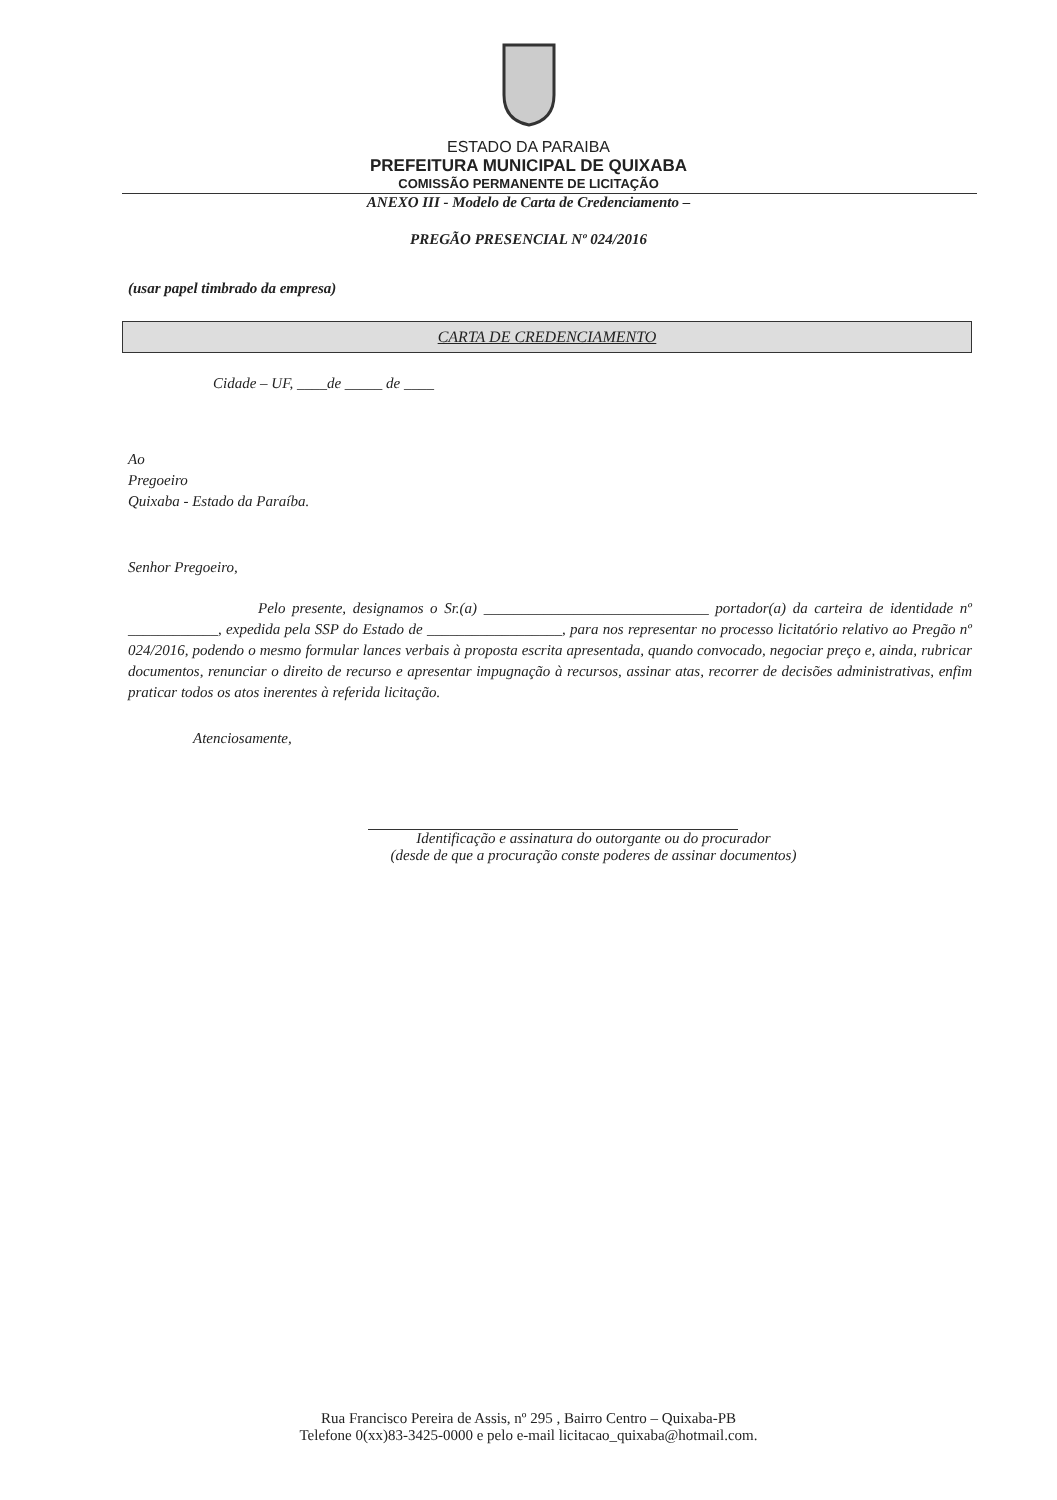ESTADO DA PARAIBA
PREFEITURA MUNICIPAL DE QUIXABA
COMISSÃO PERMANENTE DE LICITAÇÃO
ANEXO III - Modelo de Carta de Credenciamento –
PREGÃO PRESENCIAL Nº 024/2016
(usar papel timbrado da empresa)
CARTA DE CREDENCIAMENTO
Cidade – UF, ____de _____ de ____
Ao
Pregoeiro
Quixaba - Estado da Paraíba.
Senhor Pregoeiro,
Pelo presente, designamos o Sr.(a) ______________________________ portador(a) da carteira de identidade nº ____________, expedida pela SSP do Estado de __________________, para nos representar no processo licitatório relativo ao Pregão nº 024/2016, podendo o mesmo formular lances verbais à proposta escrita apresentada, quando convocado, negociar preço e, ainda, rubricar documentos, renunciar o direito de recurso e apresentar impugnação à recursos, assinar atas, recorrer de decisões administrativas, enfim praticar todos os atos inerentes à referida licitação.
Atenciosamente,
Identificação e assinatura do outorgante ou do procurador
(desde de que a procuração conste poderes de assinar documentos)
Rua Francisco Pereira de Assis, nº 295 , Bairro Centro – Quixaba-PB
Telefone 0(xx)83-3425-0000 e pelo e-mail licitacao_quixaba@hotmail.com.